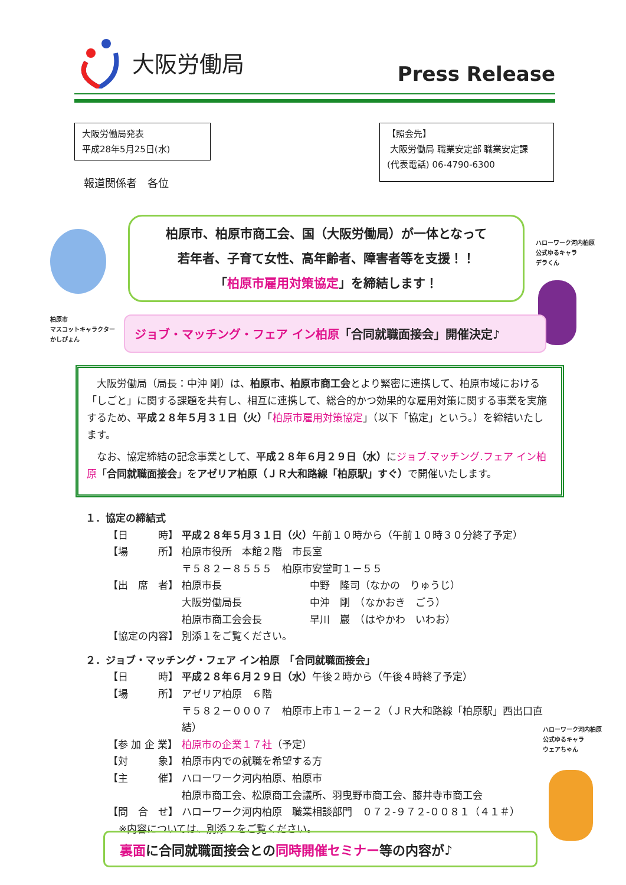大阪労働局
Press Release
大阪労働局発表
平成28年5月25日(水)
【照会先】
大阪労働局 職業安定部 職業安定課
(代表電話) 06-4790-6300
報道関係者　各位
柏原市、柏原市商工会、国（大阪労働局）が一体となって
若年者、子育て女性、高年齢者、障害者等を支援！！
「柏原市雇用対策協定」を締結します！
ハローワーク河内柏原
公式ゆるキャラ
デラくん
柏原市
マスコットキャラクター
かしぴょん
ジョブ・マッチング・フェア イン柏原「合同就職面接会」開催決定♪
大阪労働局（局長：中沖 剛）は、柏原市、柏原市商工会とより緊密に連携して、柏原市域における「しごと」に関する課題を共有し、相互に連携して、総合的かつ効果的な雇用対策に関する事業を実施するため、平成２８年５月３１日（火）「柏原市雇用対策協定」（以下「協定」という。）を締結いたします。
なお、協定締結の記念事業として、平成２８年６月２９日（水）にジョブ.マッチング.フェア イン柏原「合同就職面接会」をアゼリア柏原（ＪＲ大和路線「柏原駅」すぐ）で開催いたします。
１．協定の締結式
【日　　　時】 平成２８年５月３１日（火）午前１０時から（午前１０時３０分終了予定）
【場　　　所】 柏原市役所　本館２階　市長室
〒５８２－８５５５　柏原市安堂町１－５５
【出　席　者】 柏原市長 中野　隆司（なかの　りゅうじ）
大阪労働局長 中沖　剛　（なかおき　ごう）
柏原市商工会会長 早川　巖　（はやかわ　いわお）
【協定の内容】 別添１をご覧ください。
２．ジョブ・マッチング・フェア イン柏原　「合同就職面接会」
【日　　　時】 平成２８年６月２９日（水）午後２時から（午後４時終了予定）
【場　　　所】 アゼリア柏原　６階
〒５８２－０００７　柏原市上市１－２－２（ＪＲ大和路線「柏原駅」西出口直結）
【参 加 企 業】 柏原市の企業１７社（予定）
【対　　　象】 柏原市内での就職を希望する方
【主　　　催】 ハローワーク河内柏原、柏原市
柏原市商工会、松原商工会議所、羽曳野市商工会、藤井寺市商工会
【問　合　せ】 ハローワーク河内柏原　職業相談部門　０７２-９７２-００８１（４１＃）
※内容については、別添２をご覧ください。
ハローワーク河内柏原
公式ゆるキャラ
ウェアちゃん
裏面に合同就職面接会との同時開催セミナー等の内容が♪